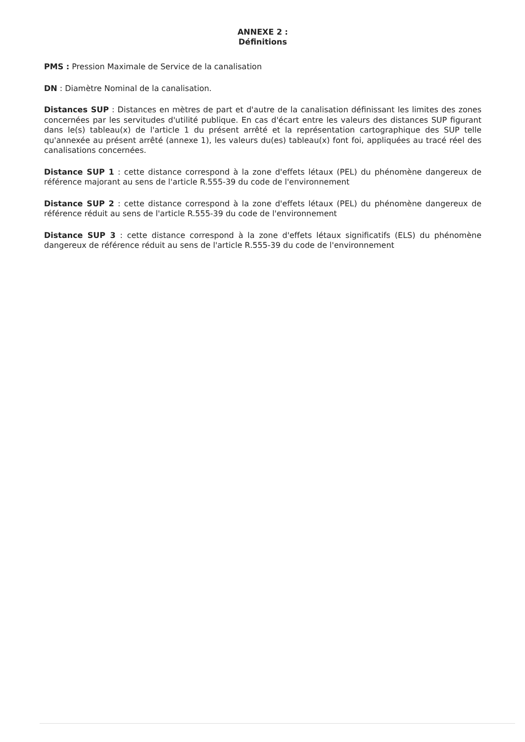ANNEXE 2 :
Définitions
PMS : Pression Maximale de Service de la canalisation
DN : Diamètre Nominal de la canalisation.
Distances SUP : Distances en mètres de part et d'autre de la canalisation définissant les limites des zones concernées par les servitudes d'utilité publique. En cas d'écart entre les valeurs des distances SUP figurant dans le(s) tableau(x) de l'article 1 du présent arrêté et la représentation cartographique des SUP telle qu'annexée au présent arrêté (annexe 1), les valeurs du(es) tableau(x) font foi, appliquées au tracé réel des canalisations concernées.
Distance SUP 1 : cette distance correspond à la zone d'effets létaux (PEL) du phénomène dangereux de référence majorant au sens de l'article R.555-39 du code de l'environnement
Distance SUP 2 : cette distance correspond à la zone d'effets létaux (PEL) du phénomène dangereux de référence réduit au sens de l'article R.555-39 du code de l'environnement
Distance SUP 3 : cette distance correspond à la zone d'effets létaux significatifs (ELS) du phénomène dangereux de référence réduit au sens de l'article R.555-39 du code de l'environnement